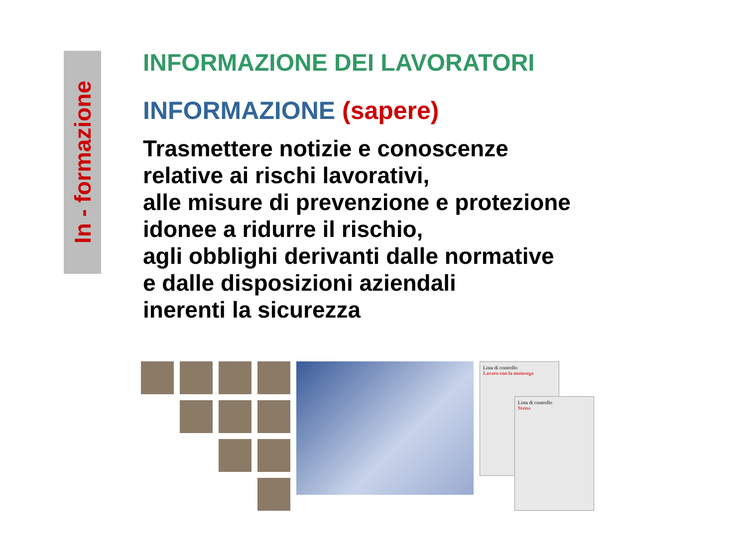In - formazione
INFORMAZIONE DEI LAVORATORI
INFORMAZIONE (sapere)
Trasmettere notizie e conoscenze
relative ai rischi lavorativi,
alle misure di prevenzione e protezione
idonee a ridurre il rischio,
agli obblighi derivanti dalle normative
e dalle disposizioni aziendali
inerenti la sicurezza
Lista di controllo
Lavoro con la motosega
Lista di controllo
Stress